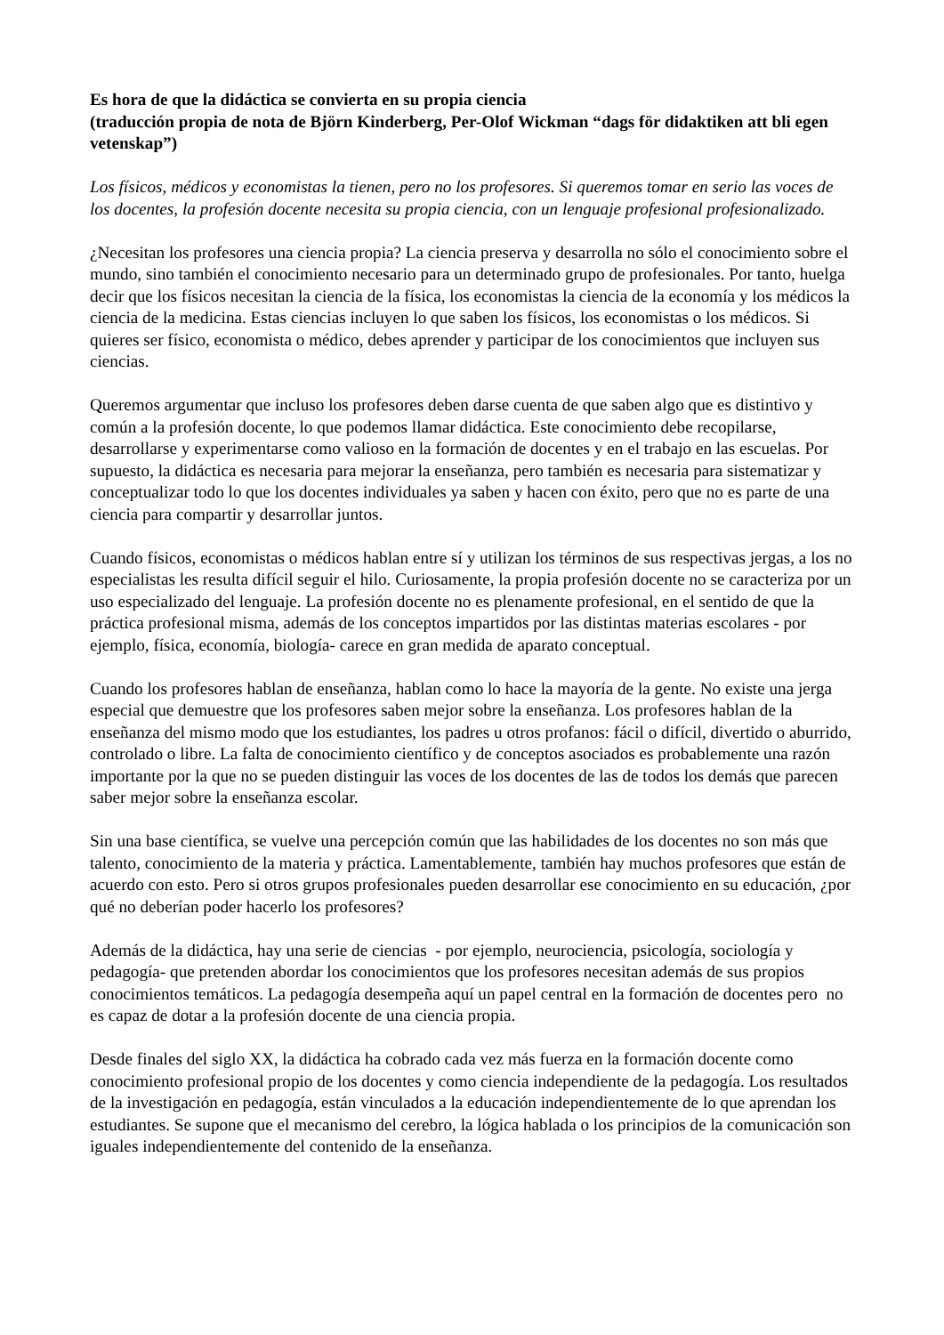Es hora de que la didáctica se convierta en su propia ciencia
(traducción propia de nota de Björn Kinderberg, Per-Olof Wickman “dags för didaktiken att bli egen vetenskap”)
Los físicos, médicos y economistas la tienen, pero no los profesores. Si queremos tomar en serio las voces de los docentes, la profesión docente necesita su propia ciencia, con un lenguaje profesional profesionalizado.
¿Necesitan los profesores una ciencia propia? La ciencia preserva y desarrolla no sólo el conocimiento sobre el mundo, sino también el conocimiento necesario para un determinado grupo de profesionales. Por tanto, huelga decir que los físicos necesitan la ciencia de la física, los economistas la ciencia de la economía y los médicos la ciencia de la medicina. Estas ciencias incluyen lo que saben los físicos, los economistas o los médicos. Si quieres ser físico, economista o médico, debes aprender y participar de los conocimientos que incluyen sus ciencias.
Queremos argumentar que incluso los profesores deben darse cuenta de que saben algo que es distintivo y común a la profesión docente, lo que podemos llamar didáctica. Este conocimiento debe recopilarse, desarrollarse y experimentarse como valioso en la formación de docentes y en el trabajo en las escuelas. Por supuesto, la didáctica es necesaria para mejorar la enseñanza, pero también es necesaria para sistematizar y conceptualizar todo lo que los docentes individuales ya saben y hacen con éxito, pero que no es parte de una ciencia para compartir y desarrollar juntos.
Cuando físicos, economistas o médicos hablan entre sí y utilizan los términos de sus respectivas jergas, a los no especialistas les resulta difícil seguir el hilo. Curiosamente, la propia profesión docente no se caracteriza por un uso especializado del lenguaje. La profesión docente no es plenamente profesional, en el sentido de que la práctica profesional misma, además de los conceptos impartidos por las distintas materias escolares - por ejemplo, física, economía, biología- carece en gran medida de aparato conceptual.
Cuando los profesores hablan de enseñanza, hablan como lo hace la mayoría de la gente. No existe una jerga especial que demuestre que los profesores saben mejor sobre la enseñanza. Los profesores hablan de la enseñanza del mismo modo que los estudiantes, los padres u otros profanos: fácil o difícil, divertido o aburrido, controlado o libre. La falta de conocimiento científico y de conceptos asociados es probablemente una razón importante por la que no se pueden distinguir las voces de los docentes de las de todos los demás que parecen saber mejor sobre la enseñanza escolar.
Sin una base científica, se vuelve una percepción común que las habilidades de los docentes no son más que talento, conocimiento de la materia y práctica. Lamentablemente, también hay muchos profesores que están de acuerdo con esto. Pero si otros grupos profesionales pueden desarrollar ese conocimiento en su educación, ¿por qué no deberían poder hacerlo los profesores?
Además de la didáctica, hay una serie de ciencias - por ejemplo, neurociencia, psicología, sociología y pedagogía- que pretenden abordar los conocimientos que los profesores necesitan además de sus propios conocimientos temáticos. La pedagogía desempeña aquí un papel central en la formación de docentes pero no es capaz de dotar a la profesión docente de una ciencia propia.
Desde finales del siglo XX, la didáctica ha cobrado cada vez más fuerza en la formación docente como conocimiento profesional propio de los docentes y como ciencia independiente de la pedagogía. Los resultados de la investigación en pedagogía, están vinculados a la educación independientemente de lo que aprendan los estudiantes. Se supone que el mecanismo del cerebro, la lógica hablada o los principios de la comunicación son iguales independientemente del contenido de la enseñanza.